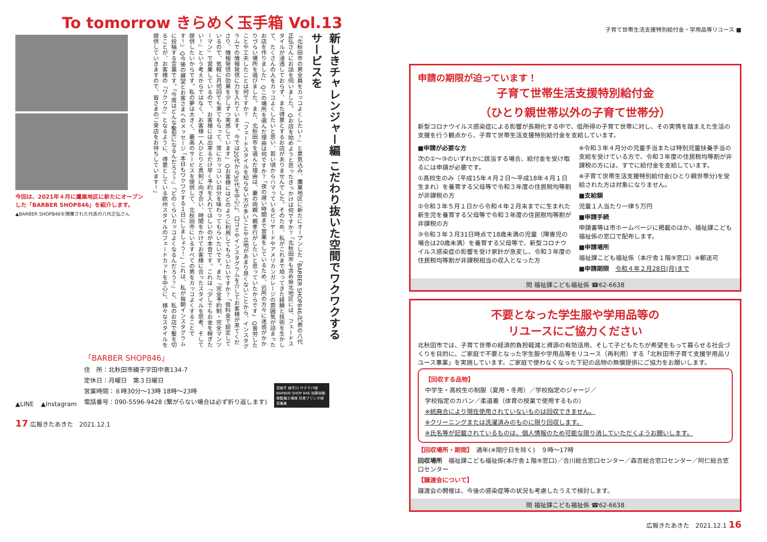To tomorrow きらめく玉手箱 Vol.13
新しきチャレンジャー編 こだわり抜いた空間でワクワクするサービスを
『北秋田市の男全員をカッコよくしたい！』と意気込み、鷹巣地区に新たにオープンした「BARBER SHOP846」代表の八代正弘さんにお話を伺いました。 Qお店を始めようと思ったきっかけは何ですか？ 「北秋田市も含め県北地区には、フェードスタイルが浸透しておらず、また得意とするお店がありませんでした。そのため、私がこれまで培ってきた経験と技術を生かして、たくさんの人をカッコよくしたいと思い、若い頃からハマっているビリヤードやアメリカンガレージの雰囲気が詰まったお店を作りました」 Qこの場所を選んだ理由は何ですか？ 「夜の遅い時間まで営業をしているため、近所の方々に迷惑がかかりづらい場所を選びました。また、北秋田市を選んだ理由は、妻の両親へ親孝行がしたいと思っていたからです」 Q苦労したことや工夫したことは何ですか？ 「フェードスタイルを知らない方が多いことや立地があまり良くないことから、インスタグラムでの情報発信に力を入れています。今では20代から30代を中心に、口コミやインスタグラムを介してお客様が来てくださり、情報発信の効果を少しずつ実感しています」 Qお客様にはどのように利用してもらいたいですか？ 「低料金で設定しているので、気軽に月何回でも来てもらって、常にカッコいい自分を味わってもらいたいです。また『完全予約制・完全マンツーマン』で営業しているので、お客様には出来るだけ早く予約を入れてほしいのが本音です。これは『少しでもお金を稼ぎたい！』という考えからではなく、お客様一人ひとりと真剣に向き合い、時間をかけてお客様に合ったスタイルを思考、そして提供したいからです。私の夢は大きく、最高のサービスを提供して、北秋田市にいるすべての男をカッコよくすることです！」 Q今後の展望とお客さまへのメッセージ 「本日もワクワクする１日にしましょう！」これは、私が毎朝インスタグラムに投稿する言葉です。『今度はどんな髪型になるんだろう？』『どのくらいカッコよくなるんだろう？』と、私のお店で髪を切ることが、お客様の『ワクワク』となるように、得意としている欧州スタイルのフェードカットを中心に、様々なスタイルを提供していきますので、皆さまのご来店をお待ちしています！」
今回は、2021年４月に鷹巣地区に新たにオープンした「BARBER SHOP846」を紹介します。
▲BARBER SHOP846を開業された代表の八代正弘さん
▲LINE ▲Instagram
「BARBER SHOP846」
住　所：北秋田市綴子字田中表134-7
定休日：月曜日　第３日曜日
営業時間：８時30分～13時 18時～23時
電話番号：090-5596-9428 (繋がらない場合は必ず折り返します)
至綴子 綴子川 サクラバ様 BARBER SHOP 846 加藤自動車整備工場様 日産プリンス様 至鷹巣
17 広報きたあきた　2021.12.1
子育て世帯生活支援特別給付金・学用品等リユース ■
申請の期限が迫っています！
子育て世帯生活支援特別給付金
（ひとり親世帯以外の子育て世帯分）
新型コロナウイルス感染症による影響が長期化する中で、低所得の子育て世帯に対し、その実情を踏まえた生活の支援を行う観点から、子育て世帯生活支援特別給付金を支給しています。
■申請が必要な方
次の①～③のいずれかに該当する場合、給付金を受け取るには申請が必要です。
①高校生のみ（平成15年４月２日～平成18年４月１日生まれ）を養育する父母等で令和３年度の住民税均等割が非課税の方
②令和３年５月１日から令和４年２月末までに生まれた新生児を養育する父母等で令和３年度の住民税均等割が非課税の方
③令和３年３月31日時点で18歳未満の児童（障害児の場合は20歳未満）を養育する父母等で、新型コロナウイルス感染症の影響を受け家計が急変し、令和３年度の住民税均等割が非課税相当の収入となった方
※令和３年４月分の児童手当または特別児童扶養手当の支給を受けている方で、令和３年度の住民税均等割が非課税の方には、すでに給付金を支給しています。
※子育て世帯生活支援特別給付金(ひとり親世帯分)を受給された方は対象になりません。
■支給額
児童１人当たり一律５万円
■申請手続
申請書等は市ホームページに掲載のほか、福祉課こども福祉係の窓口で配布します。
■申請場所
福祉課こども福祉係（本庁舎１階⑨窓口）※郵送可
■申請期限　令和４年２月28日(月)まで
問 福祉課こども福祉係 ☎62-6638
不要となった学生服や学用品等の
リユースにご協力ください
北秋田市では、子育て世帯の経済的負担軽減と資源の有効活用、そして子どもたちが希望をもって暮らせる社会づくりを目的に、ご家庭で不要となった学生服や学用品等をリユース（再利用）する「北秋田市子育て支援学用品リユース事業」を実施しています。ご家庭で使わなくなった下記の品物の無償提供にご協力をお願いします。
【回収する品物】
中学生・高校生の制服（夏用・冬用）／学校指定のジャージ／
学校指定のカバン／柔道着（体育の授業で使用するもの）
※統廃合により現在使用されていないものは回収できません。
※クリーニングまたは洗濯済みのものに限り回収します。
※氏名等が記載されているものは、個人情報のため可能な限り消していただくようお願いします。
【回収場所・期間】　通年(※閉庁日を除く)　９時～17時
回収場所　福祉課こども福祉係(本庁舎１階⑨窓口)／合川総合窓口センター／森吉総合窓口センター／阿仁総合窓口センター
【譲渡会について】
譲渡会の開催は、今後の感染症等の状況も考慮したうえで検討します。
問 福祉課こども福祉係 ☎62-6638
広報きたあきた　2021.12.1 16